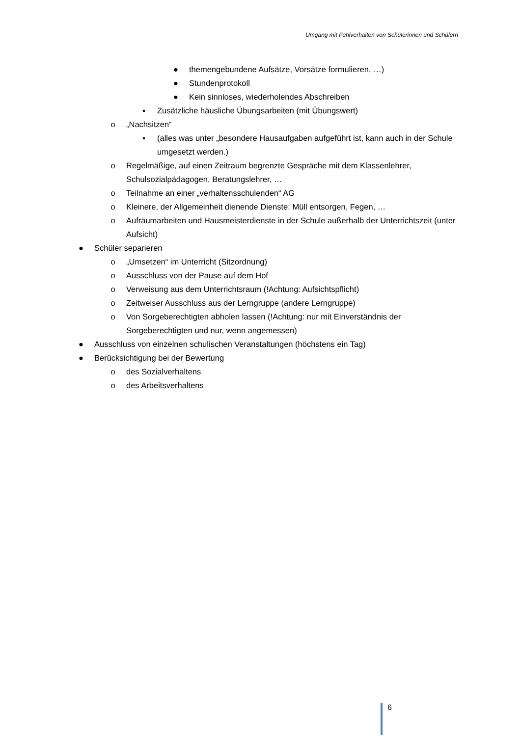Umgang mit Fehlverhalten von Schülerinnen und Schülern
● themengebundene Aufsätze, Vorsätze formulieren, …)
● Stundenprotokoll
● Kein sinnloses, wiederholendes Abschreiben
▪ Zusätzliche häusliche Übungsarbeiten (mit Übungswert)
o „Nachsitzen“
▪ (alles was unter „besondere Hausaufgaben aufgeführt ist, kann auch in der Schule umgesetzt werden.)
o Regelmäßige, auf einen Zeitraum begrenzte Gespräche mit dem Klassenlehrer, Schulsozialpädagogen, Beratungslehrer, …
o Teilnahme an einer „verhaltensschulenden“ AG
o Kleinere, der Allgemeinheit dienende Dienste: Müll entsorgen, Fegen, …
o Aufräumarbeiten und Hausmeisterdienste in der Schule außerhalb der Unterrichtszeit (unter Aufsicht)
● Schüler separieren
o „Umsetzen“ im Unterricht (Sitzordnung)
o Ausschluss von der Pause auf dem Hof
o Verweisung aus dem Unterrichtsraum (!Achtung: Aufsichtspflicht)
o Zeitweiser Ausschluss aus der Lerngruppe (andere Lerngruppe)
o Von Sorgeberechtigten abholen lassen (!Achtung: nur mit Einverständnis der Sorgeberechtigten und nur, wenn angemessen)
● Ausschluss von einzelnen schulischen Veranstaltungen (höchstens ein Tag)
● Berücksichtigung bei der Bewertung
o des Sozialverhaltens
o des Arbeitsverhaltens
6